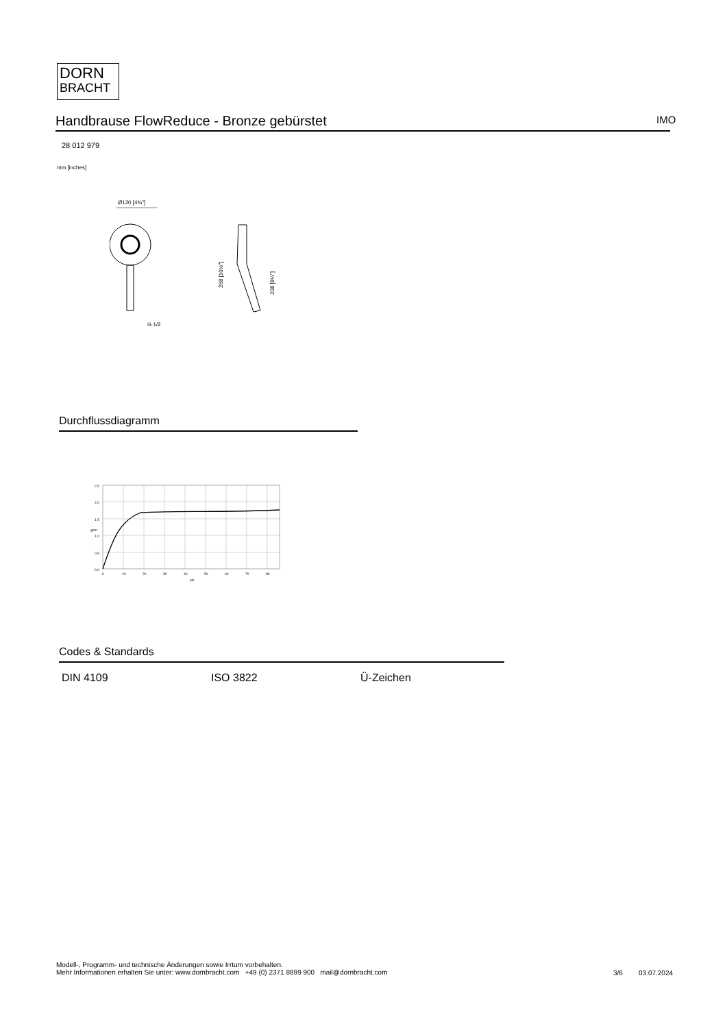DORN
BRACHT
Handbrause FlowReduce - Bronze gebürstet IMO
28 012 979
mm [inches]
Ø120 [4¾"]
G 1/2
268 [10½"]
208 [8¼"]
Durchflussdiagramm
2,5
2,0
1,5
1,0
0,5
0,0
0
10
20
30
40
50
60
70
80
psi
gpm
Codes & Standards
DIN 4109 ISO 3822 Ü-Zeichen
Modell-, Programm- und technische Änderungen sowie Irrtum vorbehalten.
Mehr Informationen erhalten Sie unter: www.dornbracht.com +49 (0) 2371 8899 900 mail@dornbracht.com
3/6 03.07.2024